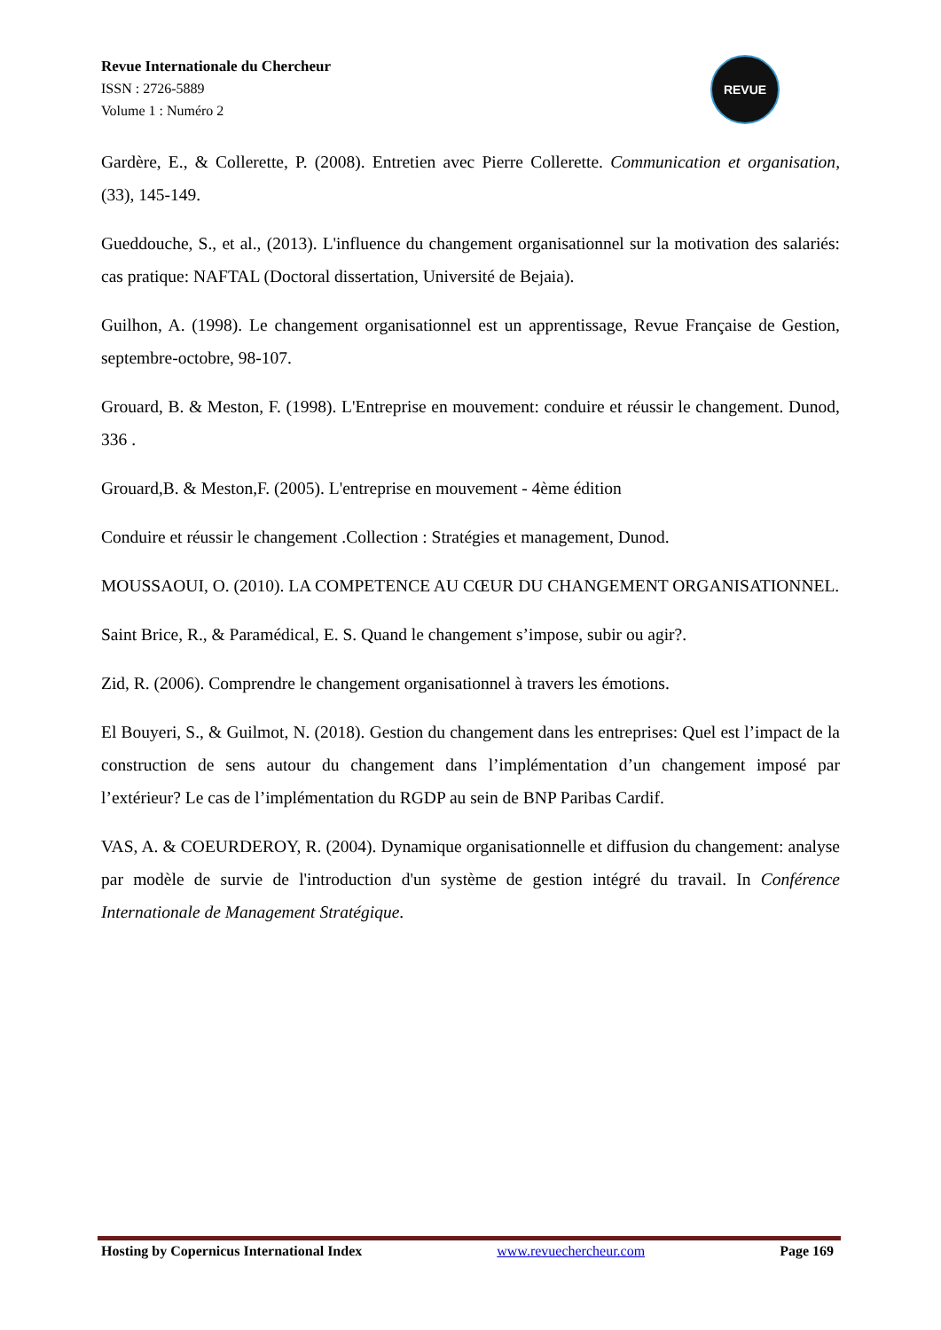Revue Internationale du Chercheur
ISSN : 2726-5889
Volume 1 : Numéro 2
REVUE
Gardère, E., & Collerette, P. (2008). Entretien avec Pierre Collerette. Communication et organisation, (33), 145-149.
Gueddouche, S., et al., (2013). L'influence du changement organisationnel sur la motivation des salariés: cas pratique: NAFTAL (Doctoral dissertation, Université de Bejaia).
Guilhon, A. (1998). Le changement organisationnel est un apprentissage, Revue Française de Gestion, septembre-octobre, 98-107.
Grouard, B. & Meston, F. (1998). L'Entreprise en mouvement: conduire et réussir le changement. Dunod, 336 .
Grouard,B. & Meston,F. (2005). L'entreprise en mouvement - 4ème édition
Conduire et réussir le changement .Collection : Stratégies et management, Dunod.
MOUSSAOUI, O. (2010). LA COMPETENCE AU CŒUR DU CHANGEMENT ORGANISATIONNEL.
Saint Brice, R., & Paramédical, E. S. Quand le changement s’impose, subir ou agir?.
Zid, R. (2006). Comprendre le changement organisationnel à travers les émotions.
El Bouyeri, S., & Guilmot, N. (2018). Gestion du changement dans les entreprises: Quel est l’impact de la construction de sens autour du changement dans l’implémentation d’un changement imposé par l’extérieur? Le cas de l’implémentation du RGDP au sein de BNP Paribas Cardif.
VAS, A. & COEURDEROY, R. (2004). Dynamique organisationnelle et diffusion du changement: analyse par modèle de survie de l'introduction d'un système de gestion intégré du travail. In Conférence Internationale de Management Stratégique.
Hosting by Copernicus International Index www.revuechercheur.com Page 169